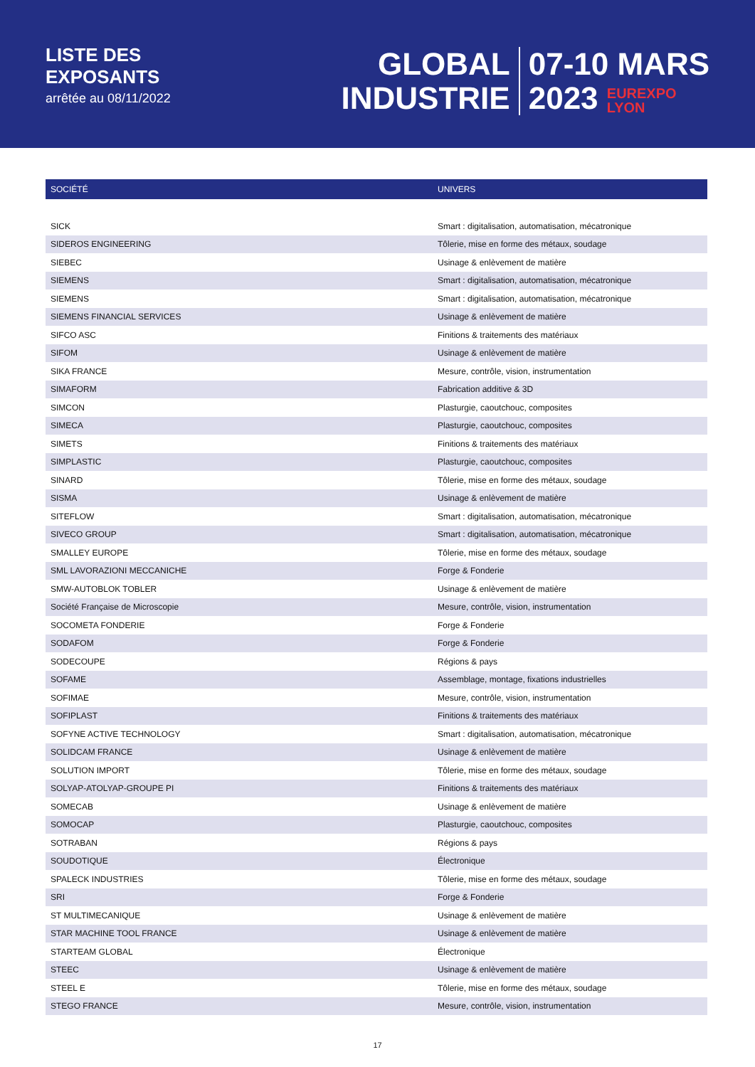LISTE DES
EXPOSANTS
arrêtée au 08/11/2022
GLOBAL
INDUSTRIE
07-10 MARS
2023 EUREXPO
LYON
| SOCIÉTÉ | UNIVERS |
| --- | --- |
| SICK | Smart : digitalisation, automatisation, mécatronique |
| SIDEROS ENGINEERING | Tôlerie, mise en forme des métaux, soudage |
| SIEBEC | Usinage & enlèvement de matière |
| SIEMENS | Smart : digitalisation, automatisation, mécatronique |
| SIEMENS | Smart : digitalisation, automatisation, mécatronique |
| SIEMENS FINANCIAL SERVICES | Usinage & enlèvement de matière |
| SIFCO ASC | Finitions & traitements des matériaux |
| SIFOM | Usinage & enlèvement de matière |
| SIKA FRANCE | Mesure, contrôle, vision, instrumentation |
| SIMAFORM | Fabrication additive & 3D |
| SIMCON | Plasturgie, caoutchouc, composites |
| SIMECA | Plasturgie, caoutchouc, composites |
| SIMETS | Finitions & traitements des matériaux |
| SIMPLASTIC | Plasturgie, caoutchouc, composites |
| SINARD | Tôlerie, mise en forme des métaux, soudage |
| SISMA | Usinage & enlèvement de matière |
| SITEFLOW | Smart : digitalisation, automatisation, mécatronique |
| SIVECO GROUP | Smart : digitalisation, automatisation, mécatronique |
| SMALLEY EUROPE | Tôlerie, mise en forme des métaux, soudage |
| SML LAVORAZIONI MECCANICHE | Forge & Fonderie |
| SMW-AUTOBLOK TOBLER | Usinage & enlèvement de matière |
| Société Française de Microscopie | Mesure, contrôle, vision, instrumentation |
| SOCOMETA FONDERIE | Forge & Fonderie |
| SODAFOM | Forge & Fonderie |
| SODECOUPE | Régions & pays |
| SOFAME | Assemblage, montage, fixations industrielles |
| SOFIMAE | Mesure, contrôle, vision, instrumentation |
| SOFIPLAST | Finitions & traitements des matériaux |
| SOFYNE ACTIVE TECHNOLOGY | Smart : digitalisation, automatisation, mécatronique |
| SOLIDCAM FRANCE | Usinage & enlèvement de matière |
| SOLUTION IMPORT | Tôlerie, mise en forme des métaux, soudage |
| SOLYAP-ATOLYAP-GROUPE PI | Finitions & traitements des matériaux |
| SOMECAB | Usinage & enlèvement de matière |
| SOMOCAP | Plasturgie, caoutchouc, composites |
| SOTRABAN | Régions & pays |
| SOUDOTIQUE | Électronique |
| SPALECK INDUSTRIES | Tôlerie, mise en forme des métaux, soudage |
| SRI | Forge & Fonderie |
| ST MULTIMECANIQUE | Usinage & enlèvement de matière |
| STAR MACHINE TOOL FRANCE | Usinage & enlèvement de matière |
| STARTEAM GLOBAL | Électronique |
| STEEC | Usinage & enlèvement de matière |
| STEEL E | Tôlerie, mise en forme des métaux, soudage |
| STEGO FRANCE | Mesure, contrôle, vision, instrumentation |
17